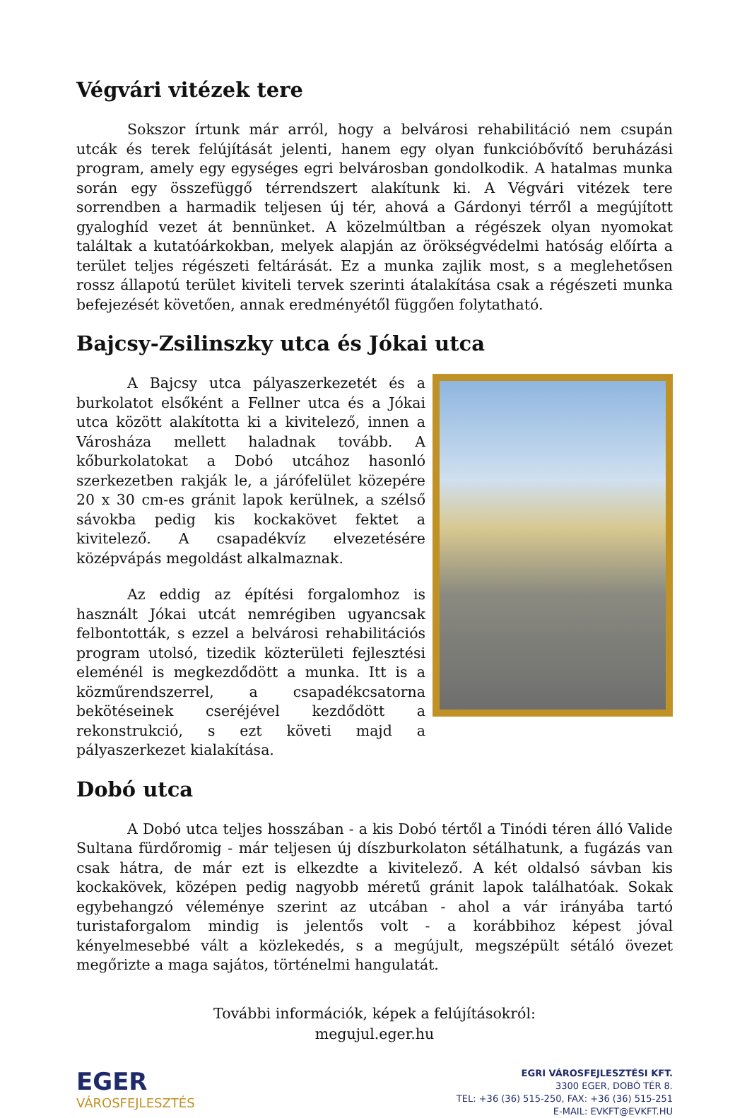Végvári vitézek tere
Sokszor írtunk már arról, hogy a belvárosi rehabilitáció nem csupán utcák és terek felújítását jelenti, hanem egy olyan funkcióbővítő beruházási program, amely egy egységes egri belvárosban gondolkodik. A hatalmas munka során egy összefüggő térrendszert alakítunk ki. A Végvári vitézek tere sorrendben a harmadik teljesen új tér, ahová a Gárdonyi térről a megújított gyaloghíd vezet át bennünket. A közelmúltban a régészek olyan nyomokat találtak a kutatóárkokban, melyek alapján az örökségvédelmi hatóság előírta a terület teljes régészeti feltárását. Ez a munka zajlik most, s a meglehetősen rossz állapotú terület kiviteli tervek szerinti átalakítása csak a régészeti munka befejezését követően, annak eredményétől függően folytatható.
Bajcsy-Zsilinszky utca és Jókai utca
A Bajcsy utca pályaszerkezetét és a burkolatot elsőként a Fellner utca és a Jókai utca között alakította ki a kivitelező, innen a Városháza mellett haladnak tovább. A kőburkolatokat a Dobó utcához hasonló szerkezetben rakják le, a járófelület közepére 20 x 30 cm-es gránit lapok kerülnek, a szélső sávokba pedig kis kockakövet fektet a kivitelező. A csapadékvíz elvezetésére középvápás megoldást alkalmaznak.
Az eddig az építési forgalomhoz is használt Jókai utcát nemrégiben ugyancsak felbontották, s ezzel a belvárosi rehabilitációs program utolsó, tizedik közterületi fejlesztési eleménél is megkezdődött a munka. Itt is a közműrendszerrel, a csapadékcsatorna bekötéseinek cseréjével kezdődött a rekonstrukció, s ezt követi majd a pályaszerkezet kialakítása.
Dobó utca
A Dobó utca teljes hosszában - a kis Dobó tértől a Tinódi téren álló Valide Sultana fürdőromig - már teljesen új díszburkolaton sétálhatunk, a fugázás van csak hátra, de már ezt is elkezdte a kivitelező. A két oldalsó sávban kis kockakövek, középen pedig nagyobb méretű gránit lapok találhatóak. Sokak egybehangzó véleménye szerint az utcában - ahol a vár irányába tartó turistaforgalom mindig is jelentős volt - a korábbihoz képest jóval kényelmesebbé vált a közlekedés, s a megújult, megszépült sétáló övezet megőrizte a maga sajátos, történelmi hangulatát.
További információk, képek a felújításokról:
megujul.eger.hu
EGER
VÁROSFEJLESZTÉS
EGRI VÁROSFEJLESZTÉSI KFT.
3300 EGER, DOBÓ TÉR 8.
TEL: +36 (36) 515-250, FAX: +36 (36) 515-251
E-MAIL: EVKFT@EVKFT.HU